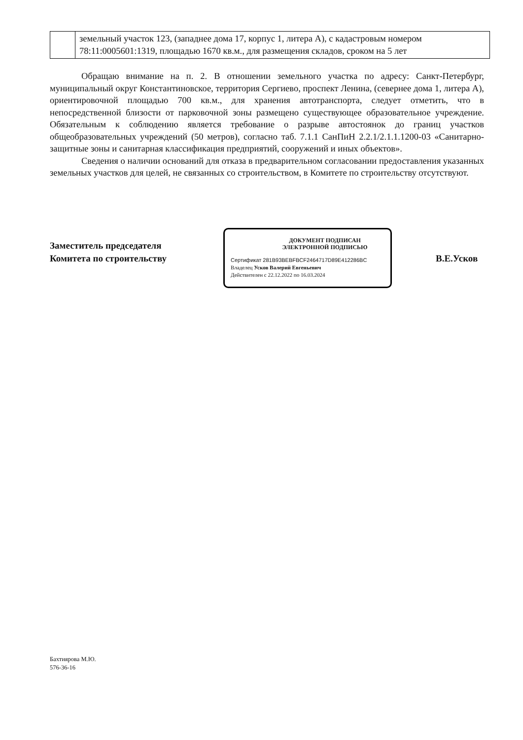| | земельный участок 123, (западнее дома 17, корпус 1, литера А), с кадастровым номером 78:11:0005601:1319, площадью 1670 кв.м., для размещения складов, сроком на 5 лет |
Обращаю внимание на п. 2. В отношении земельного участка по адресу: Санкт-Петербург, муниципальный округ Константиновское, территория Сергиево, проспект Ленина, (севернее дома 1, литера А), ориентировочной площадью 700 кв.м., для хранения автотранспорта, следует отметить, что в непосредственной близости от парковочной зоны размещено существующее образовательное учреждение. Обязательным к соблюдению является требование о разрыве автостоянок до границ участков общеобразовательных учреждений (50 метров), согласно таб. 7.1.1 СанПиН 2.2.1/2.1.1.1200-03 «Санитарно-защитные зоны и санитарная классификация предприятий, сооружений и иных объектов».
Сведения о наличии оснований для отказа в предварительном согласовании предоставления указанных земельных участков для целей, не связанных со строительством, в Комитете по строительству отсутствуют.
Заместитель председателя
Комитета по строительству
ДОКУМЕНТ ПОДПИСАН
ЭЛЕКТРОННОЙ ПОДПИСЬЮ
Сертификат 281B93BEBFBCF2464717D89E412286BC
Владелец Усков Валерий Евгеньевич
Действителен с 22.12.2022 по 16.03.2024
В.Е.Усков
Бахтиярова М.Ю.
576-36-16